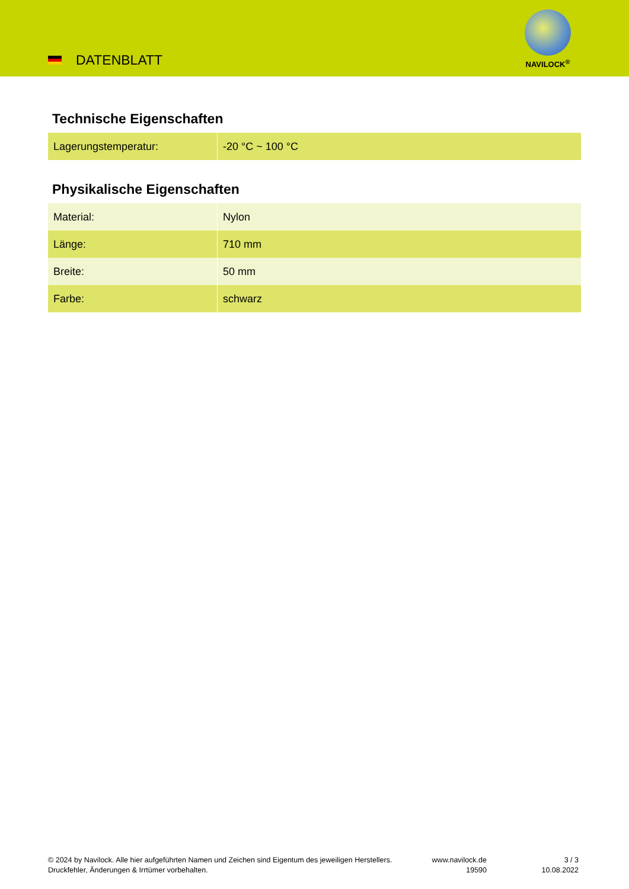DATENBLATT
NAVILOCK<sup>®</sup>
Technische Eigenschaften
| Lagerungstemperatur: | -20 °C ~ 100 °C |
Physikalische Eigenschaften
| Material: | Nylon |
| Länge: | 710 mm |
| Breite: | 50 mm |
| Farbe: | schwarz |
© 2024 by Navilock. Alle hier aufgeführten Namen und Zeichen sind Eigentum des jeweiligen Herstellers. Druckfehler, Änderungen & Irrtümer vorbehalten.
www.navilock.de
19590
3 / 3
10.08.2022